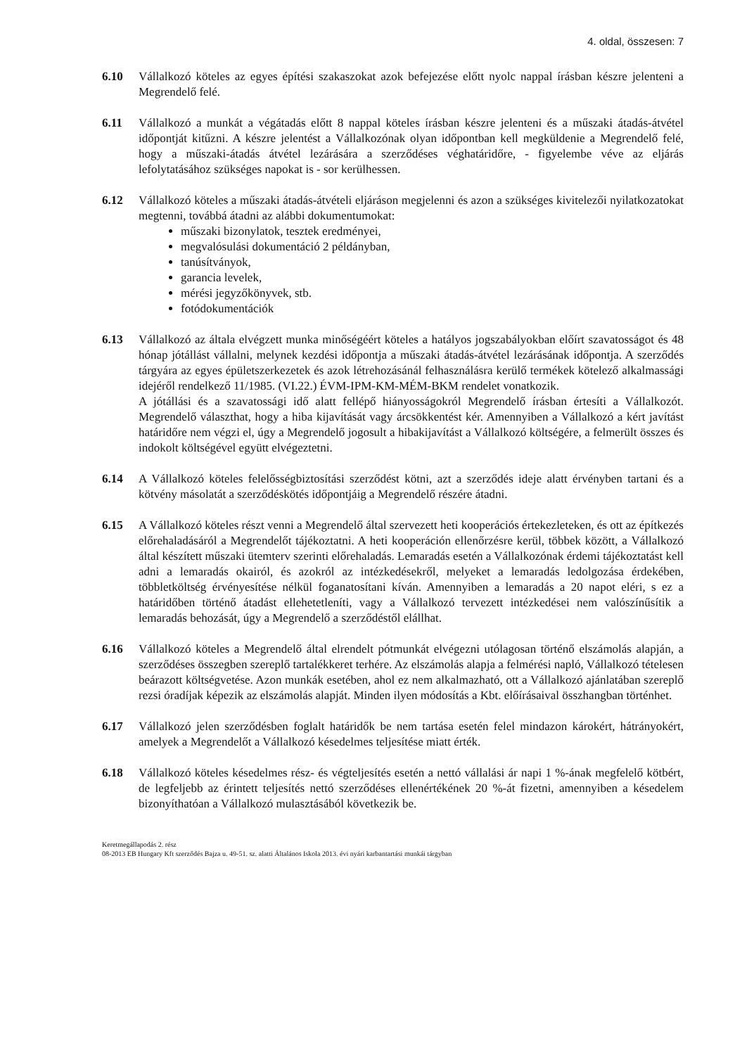4. oldal, összesen: 7
6.10 Vállalkozó köteles az egyes építési szakaszokat azok befejezése előtt nyolc nappal írásban készre jelenteni a Megrendelő felé.
6.11 Vállalkozó a munkát a végátadás előtt 8 nappal köteles írásban készre jelenteni és a műszaki átadás-átvétel időpontját kitűzni. A készre jelentést a Vállalkozónak olyan időpontban kell megküldenie a Megrendelő felé, hogy a műszaki-átadás átvétel lezárására a szerződéses véghatáridőre, - figyelembe véve az eljárás lefolytatásához szükséges napokat is - sor kerülhessen.
6.12 Vállalkozó köteles a műszaki átadás-átvételi eljáráson megjelenni és azon a szükséges kivitelezői nyilatkozatokat megtenni, továbbá átadni az alábbi dokumentumokat:
műszaki bizonylatok, tesztek eredményei,
megvalósulási dokumentáció 2 példányban,
tanúsítványok,
garancia levelek,
mérési jegyzőkönyvek, stb.
fotódokumentációk
6.13 Vállalkozó az általa elvégzett munka minőségéért köteles a hatályos jogszabályokban előírt szavatosságot és 48 hónap jótállást vállalni, melynek kezdési időpontja a műszaki átadás-átvétel lezárásának időpontja. A szerződés tárgyára az egyes épületszerkezetek és azok létrehozásánál felhasználásra kerülő termékek kötelező alkalmassági idejéről rendelkező 11/1985. (VI.22.) ÉVM-IPM-KM-MÉM-BKM rendelet vonatkozik.
A jótállási és a szavatossági idő alatt fellépő hiányosságokról Megrendelő írásban értesíti a Vállalkozót. Megrendelő választhat, hogy a hiba kijavítását vagy árcsökkentést kér. Amennyiben a Vállalkozó a kért javítást határidőre nem végzi el, úgy a Megrendelő jogosult a hibakijavítást a Vállalkozó költségére, a felmerült összes és indokolt költségével együtt elvégeztetni.
6.14 A Vállalkozó köteles felelősségbiztosítási szerződést kötni, azt a szerződés ideje alatt érvényben tartani és a kötvény másolatát a szerződéskötés időpontjáig a Megrendelő részére átadni.
6.15 A Vállalkozó köteles részt venni a Megrendelő által szervezett heti kooperációs értekezleteken, és ott az építkezés előrehaladásáról a Megrendelőt tájékoztatni. A heti kooperáción ellenőrzésre kerül, többek között, a Vállalkozó által készített műszaki ütemterv szerinti előrehaladás. Lemaradás esetén a Vállalkozónak érdemi tájékoztatást kell adni a lemaradás okairól, és azokról az intézkedésekről, melyeket a lemaradás ledolgozása érdekében, többletköltség érvényesítése nélkül foganatosítani kíván. Amennyiben a lemaradás a 20 napot eléri, s ez a határidőben történő átadást ellehetetleníti, vagy a Vállalkozó tervezett intézkedései nem valószínűsítik a lemaradás behozását, úgy a Megrendelő a szerződéstől elállhat.
6.16 Vállalkozó köteles a Megrendelő által elrendelt pótmunkát elvégezni utólagosan történő elszámolás alapján, a szerződéses összegben szereplő tartalékkeret terhére. Az elszámolás alapja a felmérési napló, Vállalkozó tételesen beárazott költségvetése. Azon munkák esetében, ahol ez nem alkalmazható, ott a Vállalkozó ajánlatában szereplő rezsi óradíjak képezik az elszámolás alapját. Minden ilyen módosítás a Kbt. előírásaival összhangban történhet.
6.17 Vállalkozó jelen szerződésben foglalt határidők be nem tartása esetén felel mindazon károkért, hátrányokért, amelyek a Megrendelőt a Vállalkozó késedelmes teljesítése miatt érték.
6.18 Vállalkozó köteles késedelmes rész- és végteljesítés esetén a nettó vállalási ár napi 1 %-ának megfelelő kötbért, de legfeljebb az érintett teljesítés nettó szerződéses ellenértékének 20 %-át fizetni, amennyiben a késedelem bizonyíthatóan a Vállalkozó mulasztásából következik be.
Keretmegállapodás 2. rész
08-2013 EB Hungary Kft szerződés Bajza u. 49-51. sz. alatti Általános Iskola 2013. évi nyári karbantartási munkái tárgyban